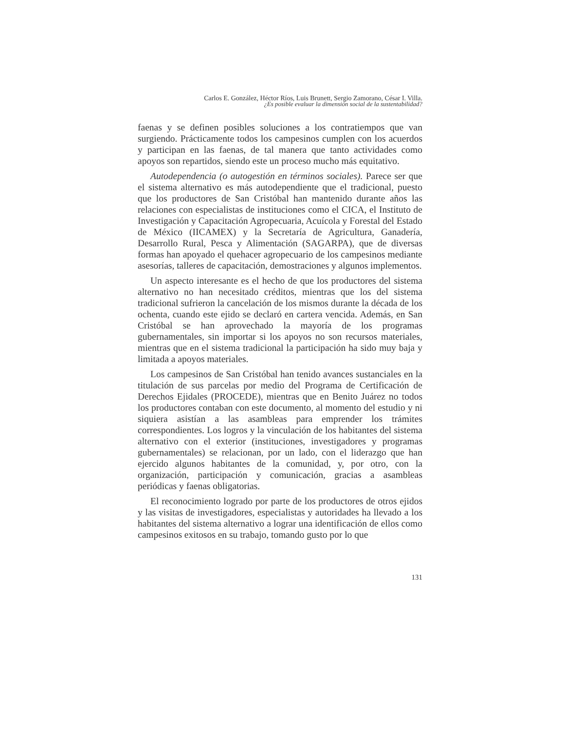Carlos E. González, Héctor Ríos, Luis Brunett, Sergio Zamorano, César I. Villa.
¿Es posible evaluar la dimensión social de la sustentabilidad?
faenas y se definen posibles soluciones a los contratiempos que van surgiendo. Prácticamente todos los campesinos cumplen con los acuerdos y participan en las faenas, de tal manera que tanto actividades como apoyos son repartidos, siendo este un proceso mucho más equitativo.
Autodependencia (o autogestión en términos sociales). Parece ser que el sistema alternativo es más autodependiente que el tradicional, puesto que los productores de San Cristóbal han mantenido durante años las relaciones con especialistas de instituciones como el CICA, el Instituto de Investigación y Capacitación Agropecuaria, Acuícola y Forestal del Estado de México (IICAMEX) y la Secretaría de Agricultura, Ganadería, Desarrollo Rural, Pesca y Alimentación (SAGARPA), que de diversas formas han apoyado el quehacer agropecuario de los campesinos mediante asesorías, talleres de capacitación, demostraciones y algunos implementos.
Un aspecto interesante es el hecho de que los productores del sistema alternativo no han necesitado créditos, mientras que los del sistema tradicional sufrieron la cancelación de los mismos durante la década de los ochenta, cuando este ejido se declaró en cartera vencida. Además, en San Cristóbal se han aprovechado la mayoría de los programas gubernamentales, sin importar si los apoyos no son recursos materiales, mientras que en el sistema tradicional la participación ha sido muy baja y limitada a apoyos materiales.
Los campesinos de San Cristóbal han tenido avances sustanciales en la titulación de sus parcelas por medio del Programa de Certificación de Derechos Ejidales (PROCEDE), mientras que en Benito Juárez no todos los productores contaban con este documento, al momento del estudio y ni siquiera asistían a las asambleas para emprender los trámites correspondientes. Los logros y la vinculación de los habitantes del sistema alternativo con el exterior (instituciones, investigadores y programas gubernamentales) se relacionan, por un lado, con el liderazgo que han ejercido algunos habitantes de la comunidad, y, por otro, con la organización, participación y comunicación, gracias a asambleas periódicas y faenas obligatorias.
El reconocimiento logrado por parte de los productores de otros ejidos y las visitas de investigadores, especialistas y autoridades ha llevado a los habitantes del sistema alternativo a lograr una identificación de ellos como campesinos exitosos en su trabajo, tomando gusto por lo que
131